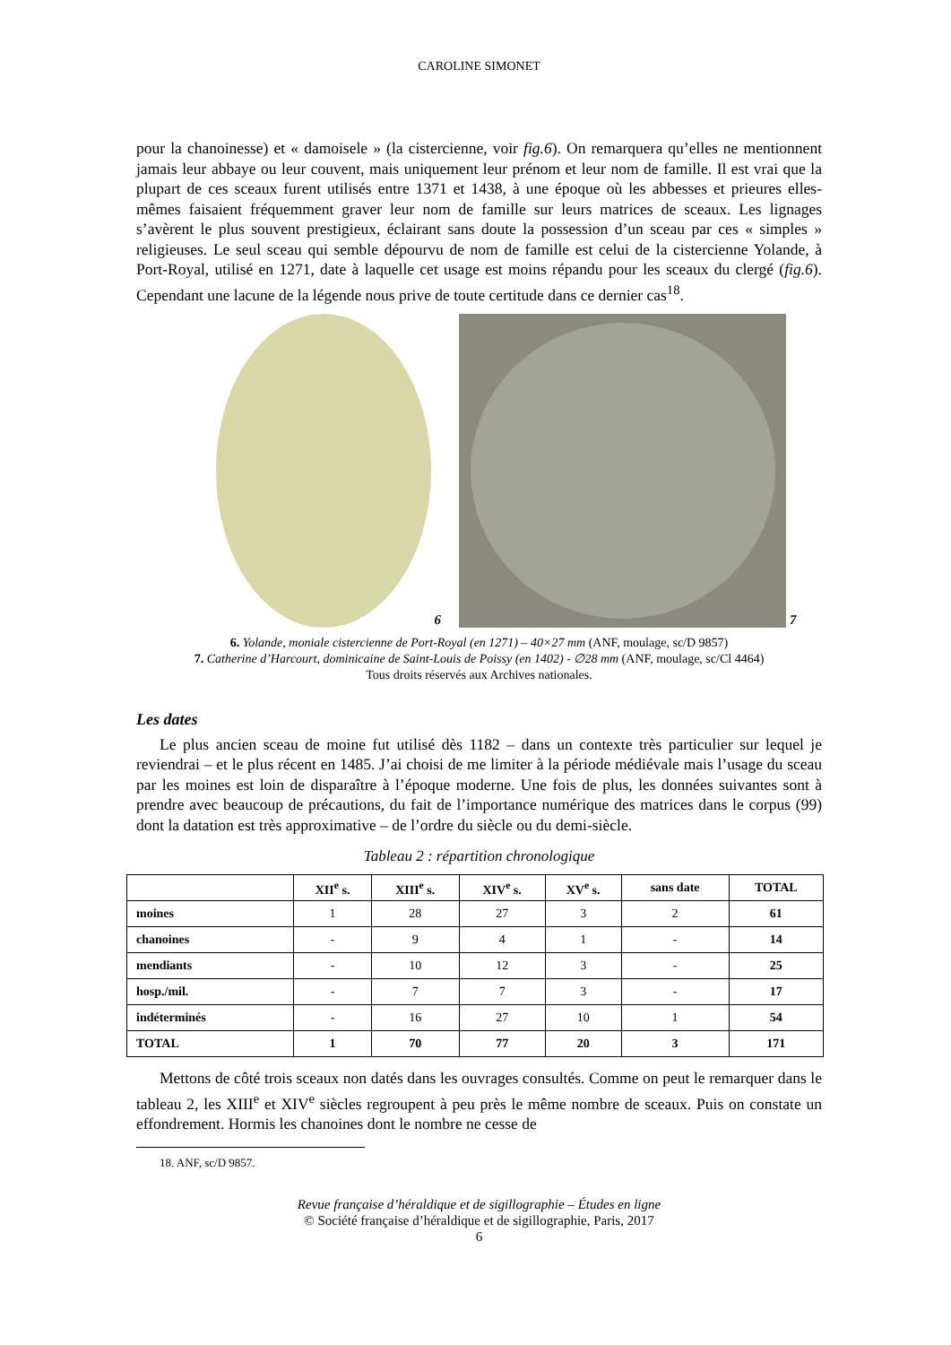CAROLINE SIMONET
pour la chanoinesse) et « damoisele » (la cistercienne, voir fig.6). On remarquera qu’elles ne mentionnent jamais leur abbaye ou leur couvent, mais uniquement leur prénom et leur nom de famille. Il est vrai que la plupart de ces sceaux furent utilisés entre 1371 et 1438, à une époque où les abbesses et prieures elles-mêmes faisaient fréquemment graver leur nom de famille sur leurs matrices de sceaux. Les lignages s’avèrent le plus souvent prestigieux, éclairant sans doute la possession d’un sceau par ces « simples » religieuses. Le seul sceau qui semble dépourvu de nom de famille est celui de la cistercienne Yolande, à Port-Royal, utilisé en 1271, date à laquelle cet usage est moins répandu pour les sceaux du clergé (fig.6). Cependant une lacune de la légende nous prive de toute certitude dans ce dernier cas<sup>18</sup>.
6 7
6. Yolande, moniale cistercienne de Port-Royal (en 1271) – 40×27 mm (ANF, moulage, sc/D 9857)
7. Catherine d’Harcourt, dominicaine de Saint-Louis de Poissy (en 1402) - ∅28 mm (ANF, moulage, sc/Cl 4464)
Tous droits réservés aux Archives nationales.
Les dates
Le plus ancien sceau de moine fut utilisé dès 1182 – dans un contexte très particulier sur lequel je reviendrai – et le plus récent en 1485. J’ai choisi de me limiter à la période médiévale mais l’usage du sceau par les moines est loin de disparaître à l’époque moderne. Une fois de plus, les données suivantes sont à prendre avec beaucoup de précautions, du fait de l’importance numérique des matrices dans le corpus (99) dont la datation est très approximative – de l’ordre du siècle ou du demi-siècle.
Tableau 2 : répartition chronologique
| | XII<sup>e</sup> s. | XIII<sup>e</sup> s. | XIV<sup>e</sup> s. | XV<sup>e</sup> s. | sans date | TOTAL |
| --- | --- | --- | --- | --- | --- | --- |
| moines | 1 | 28 | 27 | 3 | 2 | 61 |
| chanoines | - | 9 | 4 | 1 | - | 14 |
| mendiants | - | 10 | 12 | 3 | - | 25 |
| hosp./mil. | - | 7 | 7 | 3 | - | 17 |
| indéterminés | - | 16 | 27 | 10 | 1 | 54 |
| TOTAL | 1 | 70 | 77 | 20 | 3 | 171 |
Mettons de côté trois sceaux non datés dans les ouvrages consultés. Comme on peut le remarquer dans le tableau 2, les XIII<sup>e</sup> et XIV<sup>e</sup> siècles regroupent à peu près le même nombre de sceaux. Puis on constate un effondrement. Hormis les chanoines dont le nombre ne cesse de
18. ANF, sc/D 9857.
Revue française d’héraldique et de sigillographie – Études en ligne
© Société française d’héraldique et de sigillographie, Paris, 2017
6